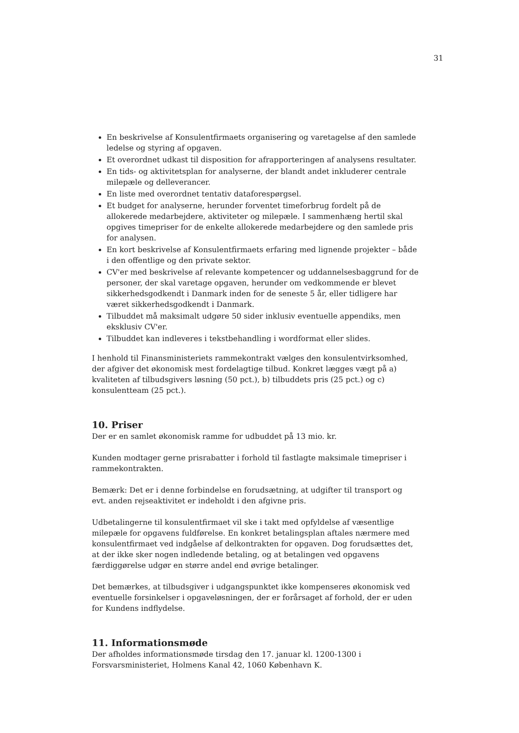31
En beskrivelse af Konsulentfirmaets organisering og varetagelse af den samlede ledelse og styring af opgaven.
Et overordnet udkast til disposition for afrapporteringen af analysens resultater.
En tids- og aktivitetsplan for analyserne, der blandt andet inkluderer centrale milepæle og delleverancer.
En liste med overordnet tentativ dataforespørgsel.
Et budget for analyserne, herunder forventet timeforbrug fordelt på de allokerede medarbejdere, aktiviteter og milepæle. I sammenhæng hertil skal opgives timepriser for de enkelte allokerede medarbejdere og den samlede pris for analysen.
En kort beskrivelse af Konsulentfirmaets erfaring med lignende projekter – både i den offentlige og den private sektor.
CV'er med beskrivelse af relevante kompetencer og uddannelsesbaggrund for de personer, der skal varetage opgaven, herunder om vedkommende er blevet sikkerhedsgodkendt i Danmark inden for de seneste 5 år, eller tidligere har været sikkerhedsgodkendt i Danmark.
Tilbuddet må maksimalt udgøre 50 sider inklusiv eventuelle appendiks, men eksklusiv CV'er.
Tilbuddet kan indleveres i tekstbehandling i wordformat eller slides.
I henhold til Finansministeriets rammekontrakt vælges den konsulentvirksomhed, der afgiver det økonomisk mest fordelagtige tilbud. Konkret lægges vægt på a) kvaliteten af tilbudsgivers løsning (50 pct.), b) tilbuddets pris (25 pct.) og c) konsulentteam (25 pct.).
10. Priser
Der er en samlet økonomisk ramme for udbuddet på 13 mio. kr.
Kunden modtager gerne prisrabatter i forhold til fastlagte maksimale timepriser i rammekontrakten.
Bemærk: Det er i denne forbindelse en forudsætning, at udgifter til transport og evt. anden rejseaktivitet er indeholdt i den afgivne pris.
Udbetalingerne til konsulentfirmaet vil ske i takt med opfyldelse af væsentlige milepæle for opgavens fuldførelse. En konkret betalingsplan aftales nærmere med konsulentfirmaet ved indgåelse af delkontrakten for opgaven. Dog forudsættes det, at der ikke sker nogen indledende betaling, og at betalingen ved opgavens færdiggørelse udgør en større andel end øvrige betalinger.
Det bemærkes, at tilbudsgiver i udgangspunktet ikke kompenseres økonomisk ved eventuelle forsinkelser i opgaveløsningen, der er forårsaget af forhold, der er uden for Kundens indflydelse.
11. Informationsmøde
Der afholdes informationsmøde tirsdag den 17. januar kl. 1200-1300 i Forsvarsministeriet, Holmens Kanal 42, 1060 København K.